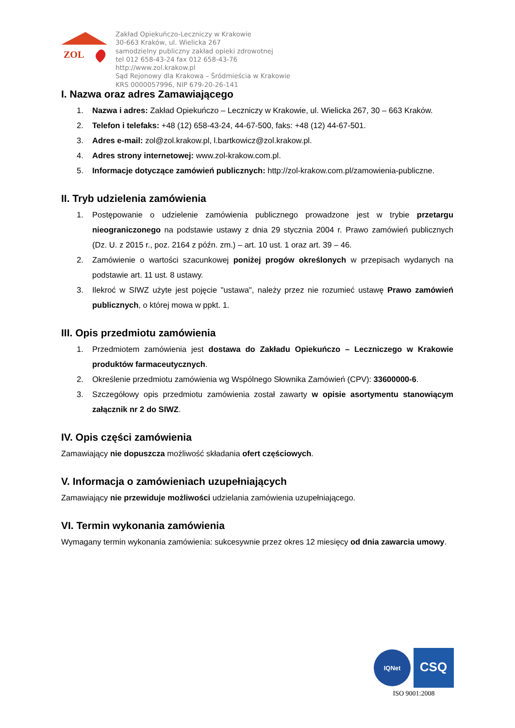ZOL
Zakład Opiekuńczo-Leczniczy w Krakowie
30-663 Kraków, ul. Wielicka 267
samodzielny publiczny zakład opieki zdrowotnej
tel 012 658-43-24 fax 012 658-43-76
http://www.zol.krakow.pl
Sąd Rejonowy dla Krakowa – Śródmieścia w Krakowie
KRS 0000057996, NIP 679-20-26-141
I. Nazwa oraz adres Zamawiającego
1. Nazwa i adres: Zakład Opiekuńczo – Leczniczy w Krakowie, ul. Wielicka 267, 30 – 663 Kraków.
2. Telefon i telefaks: +48 (12) 658-43-24, 44-67-500, faks: +48 (12) 44-67-501.
3. Adres e-mail: zol@zol.krakow.pl, l.bartkowicz@zol.krakow.pl.
4. Adres strony internetowej: www.zol-krakow.com.pl.
5. Informacje dotyczące zamówień publicznych: http://zol-krakow.com.pl/zamowienia-publiczne.
II. Tryb udzielenia zamówienia
1. Postępowanie o udzielenie zamówienia publicznego prowadzone jest w trybie przetargu nieograniczonego na podstawie ustawy z dnia 29 stycznia 2004 r. Prawo zamówień publicznych (Dz. U. z 2015 r., poz. 2164 z późn. zm.) – art. 10 ust. 1 oraz art. 39 – 46.
2. Zamówienie o wartości szacunkowej poniżej progów określonych w przepisach wydanych na podstawie art. 11 ust. 8 ustawy.
3. Ilekroć w SIWZ użyte jest pojęcie "ustawa", należy przez nie rozumieć ustawę Prawo zamówień publicznych, o której mowa w ppkt. 1.
III. Opis przedmiotu zamówienia
1. Przedmiotem zamówienia jest dostawa do Zakładu Opiekuńczo – Leczniczego w Krakowie produktów farmaceutycznych.
2. Określenie przedmiotu zamówienia wg Wspólnego Słownika Zamówień (CPV): 33600000-6.
3. Szczegółowy opis przedmiotu zamówienia został zawarty w opisie asortymentu stanowiącym załącznik nr 2 do SIWZ.
IV. Opis części zamówienia
Zamawiający nie dopuszcza możliwość składania ofert częściowych.
V. Informacja o zamówieniach uzupełniających
Zamawiający nie przewiduje możliwości udzielania zamówienia uzupełniającego.
VI. Termin wykonania zamówienia
Wymagany termin wykonania zamówienia: sukcesywnie przez okres 12 miesięcy od dnia zawarcia umowy.
IQNet
CSQ
ISO 9001:2008